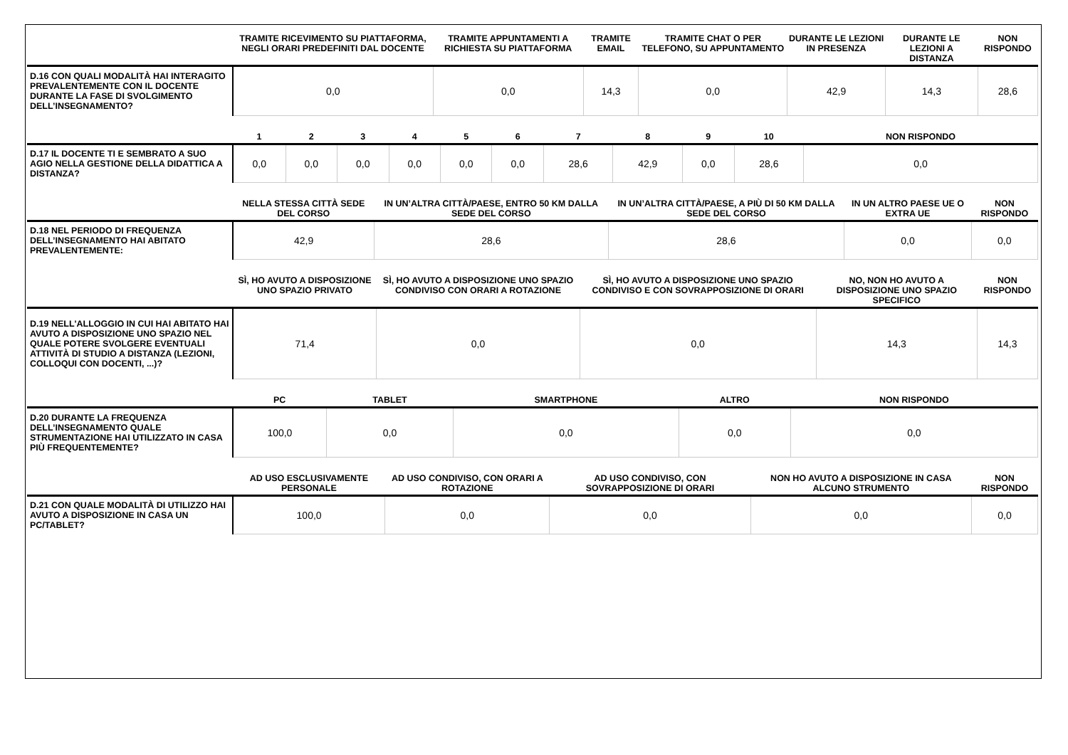| | TRAMITE RICEVIMENTO SU PIATTAFORMA, NEGLI ORARI PREDEFINITI DAL DOCENTE | TRAMITE APPUNTAMENTI A RICHIESTA SU PIATTAFORMA | TRAMITE EMAIL | TRAMITE CHAT O PER TELEFONO, SU APPUNTAMENTO | DURANTE LE LEZIONI IN PRESENZA | DURANTE LE LEZIONI A DISTANZA | NON RISPONDO |
| --- | --- | --- | --- | --- | --- | --- | --- |
| D.16 CON QUALI MODALITÀ HAI INTERAGITO PREVALENTEMENTE CON IL DOCENTE DURANTE LA FASE DI SVOLGIMENTO DELL’INSEGNAMENTO? | 0,0 | 0,0 | 14,3 | 0,0 | 42,9 | 14,3 | 28,6 |
| | 1 | 2 | 3 | 4 | 5 | 6 | 7 | 8 | 9 | 10 | NON RISPONDO |
| --- | --- | --- | --- | --- | --- | --- | --- | --- | --- | --- | --- |
| D.17 IL DOCENTE TI E SEMBRATO A SUO AGIO NELLA GESTIONE DELLA DIDATTICA A DISTANZA? | 0,0 | 0,0 | 0,0 | 0,0 | 0,0 | 0,0 | 28,6 | 42,9 | 0,0 | 28,6 | 0,0 |
| | NELLA STESSA CITTÀ SEDE DEL CORSO | IN UN’ALTRA CITTÀ/PAESE, ENTRO 50 KM DALLA SEDE DEL CORSO | IN UN’ALTRA CITTÀ/PAESE, A PIÙ DI 50 KM DALLA SEDE DEL CORSO | IN UN ALTRO PAESE UE O EXTRA UE | NON RISPONDO |
| --- | --- | --- | --- | --- | --- |
| D.18 NEL PERIODO DI FREQUENZA DELL’INSEGNAMENTO HAI ABITATO PREVALENTEMENTE: | 42,9 | 28,6 | 28,6 | 0,0 | 0,0 |
| | SÌ, HO AVUTO A DISPOSIZIONE UNO SPAZIO PRIVATO | SÌ, HO AVUTO A DISPOSIZIONE UNO SPAZIO CONDIVISO CON ORARI A ROTAZIONE | SÌ, HO AVUTO A DISPOSIZIONE UNO SPAZIO CONDIVISO E CON SOVRAPPOSIZIONE DI ORARI | NO, NON HO AVUTO A DISPOSIZIONE UNO SPAZIO SPECIFICO | NON RISPONDO |
| --- | --- | --- | --- | --- | --- |
| D.19 NELL'ALLOGGIO IN CUI HAI ABITATO HAI AVUTO A DISPOSIZIONE UNO SPAZIO NEL QUALE POTERE SVOLGERE EVENTUALI ATTIVITÀ DI STUDIO A DISTANZA (LEZIONI, COLLOQUI CON DOCENTI, ...)? | 71,4 | 0,0 | 0,0 | 14,3 | 14,3 |
| | PC | TABLET | SMARTPHONE | ALTRO | NON RISPONDO |
| --- | --- | --- | --- | --- | --- |
| D.20 DURANTE LA FREQUENZA DELL’INSEGNAMENTO QUALE STRUMENTAZIONE HAI UTILIZZATO IN CASA PIÙ FREQUENTEMENTE? | 100,0 | 0,0 | 0,0 | 0,0 | 0,0 |
| | AD USO ESCLUSIVAMENTE PERSONALE | AD USO CONDIVISO, CON ORARI A ROTAZIONE | AD USO CONDIVISO, CON SOVRAPPOSIZIONE DI ORARI | NON HO AVUTO A DISPOSIZIONE IN CASA ALCUNO STRUMENTO | NON RISPONDO |
| --- | --- | --- | --- | --- | --- |
| D.21 CON QUALE MODALITÀ DI UTILIZZO HAI AVUTO A DISPOSIZIONE IN CASA UN PC/TABLET? | 100,0 | 0,0 | 0,0 | 0,0 | 0,0 |